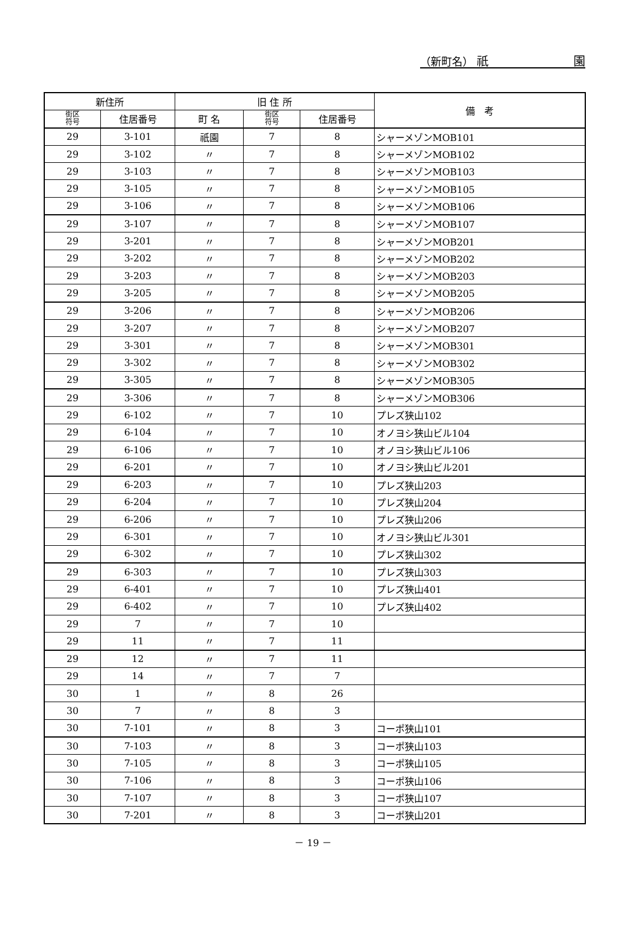（新町名） 祇 園
| 新住所 | | 旧 住 所 | | | 備 考 |
| --- | --- | --- | --- | --- | --- |
| 街区 符号 | 住居番号 | 町 名 | 街区 符号 | 住居番号 | |
| 29 | 3-101 | 祇園 | 7 | 8 | シャーメゾンMOB101 |
| 29 | 3-102 | 〃 | 7 | 8 | シャーメゾンMOB102 |
| 29 | 3-103 | 〃 | 7 | 8 | シャーメゾンMOB103 |
| 29 | 3-105 | 〃 | 7 | 8 | シャーメゾンMOB105 |
| 29 | 3-106 | 〃 | 7 | 8 | シャーメゾンMOB106 |
| 29 | 3-107 | 〃 | 7 | 8 | シャーメゾンMOB107 |
| 29 | 3-201 | 〃 | 7 | 8 | シャーメゾンMOB201 |
| 29 | 3-202 | 〃 | 7 | 8 | シャーメゾンMOB202 |
| 29 | 3-203 | 〃 | 7 | 8 | シャーメゾンMOB203 |
| 29 | 3-205 | 〃 | 7 | 8 | シャーメゾンMOB205 |
| 29 | 3-206 | 〃 | 7 | 8 | シャーメゾンMOB206 |
| 29 | 3-207 | 〃 | 7 | 8 | シャーメゾンMOB207 |
| 29 | 3-301 | 〃 | 7 | 8 | シャーメゾンMOB301 |
| 29 | 3-302 | 〃 | 7 | 8 | シャーメゾンMOB302 |
| 29 | 3-305 | 〃 | 7 | 8 | シャーメゾンMOB305 |
| 29 | 3-306 | 〃 | 7 | 8 | シャーメゾンMOB306 |
| 29 | 6-102 | 〃 | 7 | 10 | プレズ狭山102 |
| 29 | 6-104 | 〃 | 7 | 10 | オノヨシ狭山ビル104 |
| 29 | 6-106 | 〃 | 7 | 10 | オノヨシ狭山ビル106 |
| 29 | 6-201 | 〃 | 7 | 10 | オノヨシ狭山ビル201 |
| 29 | 6-203 | 〃 | 7 | 10 | プレズ狭山203 |
| 29 | 6-204 | 〃 | 7 | 10 | プレズ狭山204 |
| 29 | 6-206 | 〃 | 7 | 10 | プレズ狭山206 |
| 29 | 6-301 | 〃 | 7 | 10 | オノヨシ狭山ビル301 |
| 29 | 6-302 | 〃 | 7 | 10 | プレズ狭山302 |
| 29 | 6-303 | 〃 | 7 | 10 | プレズ狭山303 |
| 29 | 6-401 | 〃 | 7 | 10 | プレズ狭山401 |
| 29 | 6-402 | 〃 | 7 | 10 | プレズ狭山402 |
| 29 | 7 | 〃 | 7 | 10 | |
| 29 | 11 | 〃 | 7 | 11 | |
| 29 | 12 | 〃 | 7 | 11 | |
| 29 | 14 | 〃 | 7 | 7 | |
| 30 | 1 | 〃 | 8 | 26 | |
| 30 | 7 | 〃 | 8 | 3 | |
| 30 | 7-101 | 〃 | 8 | 3 | コーポ狭山101 |
| 30 | 7-103 | 〃 | 8 | 3 | コーポ狭山103 |
| 30 | 7-105 | 〃 | 8 | 3 | コーポ狭山105 |
| 30 | 7-106 | 〃 | 8 | 3 | コーポ狭山106 |
| 30 | 7-107 | 〃 | 8 | 3 | コーポ狭山107 |
| 30 | 7-201 | 〃 | 8 | 3 | コーポ狭山201 |
－ 19 －